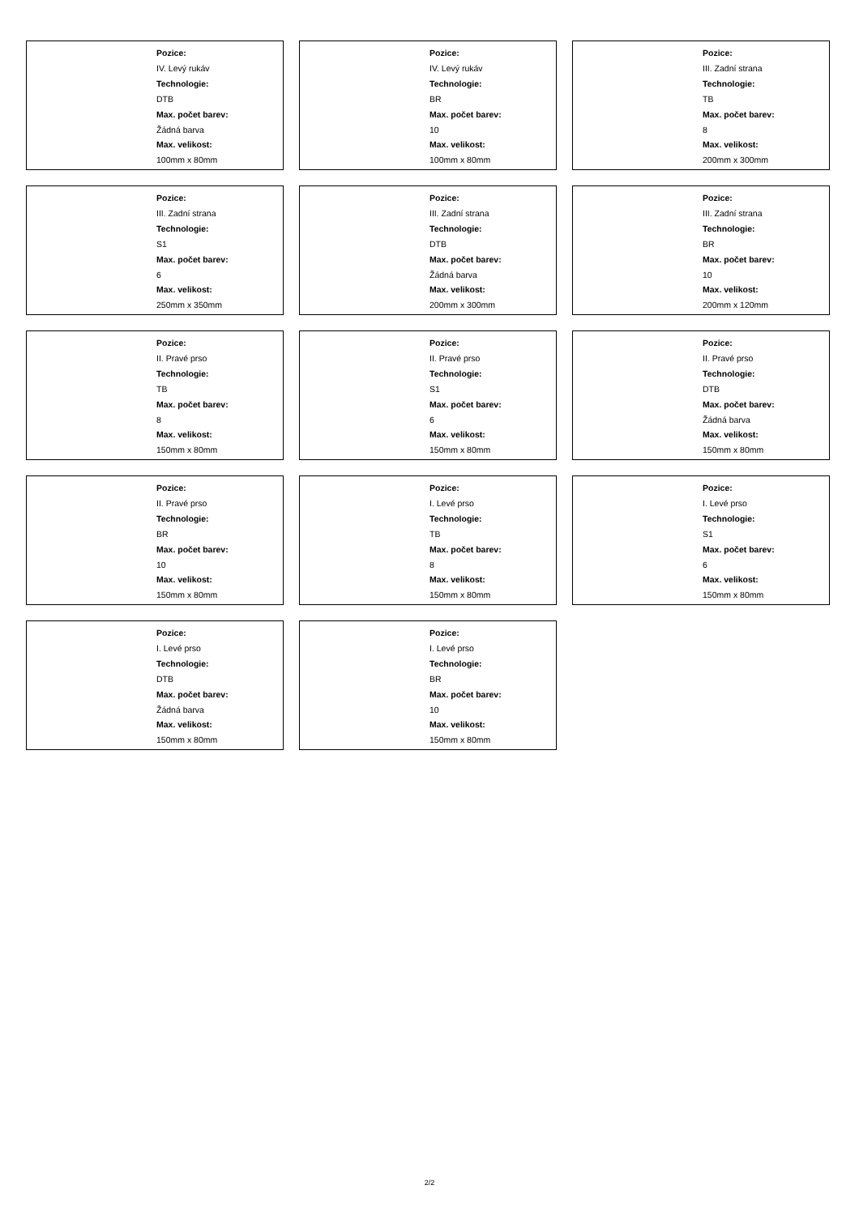Pozice:
IV. Levý rukáv
Technologie:
DTB
Max. počet barev:
Žádná barva
Max. velikost:
100mm x 80mm
Pozice:
IV. Levý rukáv
Technologie:
BR
Max. počet barev:
10
Max. velikost:
100mm x 80mm
Pozice:
III. Zadní strana
Technologie:
TB
Max. počet barev:
8
Max. velikost:
200mm x 300mm
Pozice:
III. Zadní strana
Technologie:
S1
Max. počet barev:
6
Max. velikost:
250mm x 350mm
Pozice:
III. Zadní strana
Technologie:
DTB
Max. počet barev:
Žádná barva
Max. velikost:
200mm x 300mm
Pozice:
III. Zadní strana
Technologie:
BR
Max. počet barev:
10
Max. velikost:
200mm x 120mm
Pozice:
II. Pravé prso
Technologie:
TB
Max. počet barev:
8
Max. velikost:
150mm x 80mm
Pozice:
II. Pravé prso
Technologie:
S1
Max. počet barev:
6
Max. velikost:
150mm x 80mm
Pozice:
II. Pravé prso
Technologie:
DTB
Max. počet barev:
Žádná barva
Max. velikost:
150mm x 80mm
Pozice:
II. Pravé prso
Technologie:
BR
Max. počet barev:
10
Max. velikost:
150mm x 80mm
Pozice:
I. Levé prso
Technologie:
TB
Max. počet barev:
8
Max. velikost:
150mm x 80mm
Pozice:
I. Levé prso
Technologie:
S1
Max. počet barev:
6
Max. velikost:
150mm x 80mm
Pozice:
I. Levé prso
Technologie:
DTB
Max. počet barev:
Žádná barva
Max. velikost:
150mm x 80mm
Pozice:
I. Levé prso
Technologie:
BR
Max. počet barev:
10
Max. velikost:
150mm x 80mm
2/2